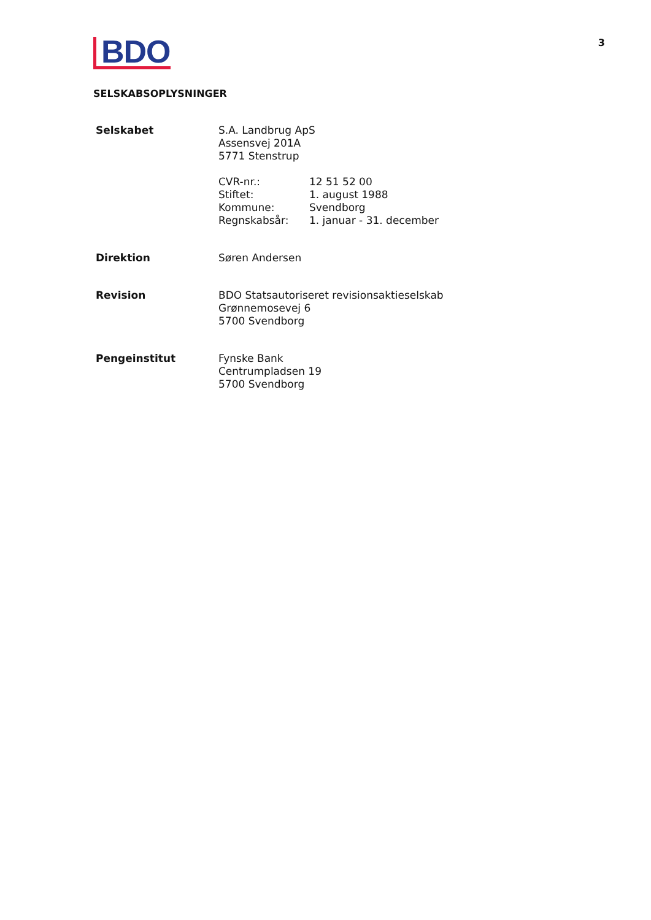3
BDO
SELSKABSOPLYSNINGER
| Selskabet | S.A. Landbrug ApS Assensvej 201A 5771 Stenstrup / CVR-nr.: / 12 51 52 00 / / Stiftet: / 1. august 1988 / / Kommune: / Svendborg / / Regnskabsår: / 1. januar - 31. december / |
| Direktion | Søren Andersen |
| Revision | BDO Statsautoriseret revisionsaktieselskab Grønnemosevej 6 5700 Svendborg |
| Pengeinstitut | Fynske Bank Centrumpladsen 19 5700 Svendborg |